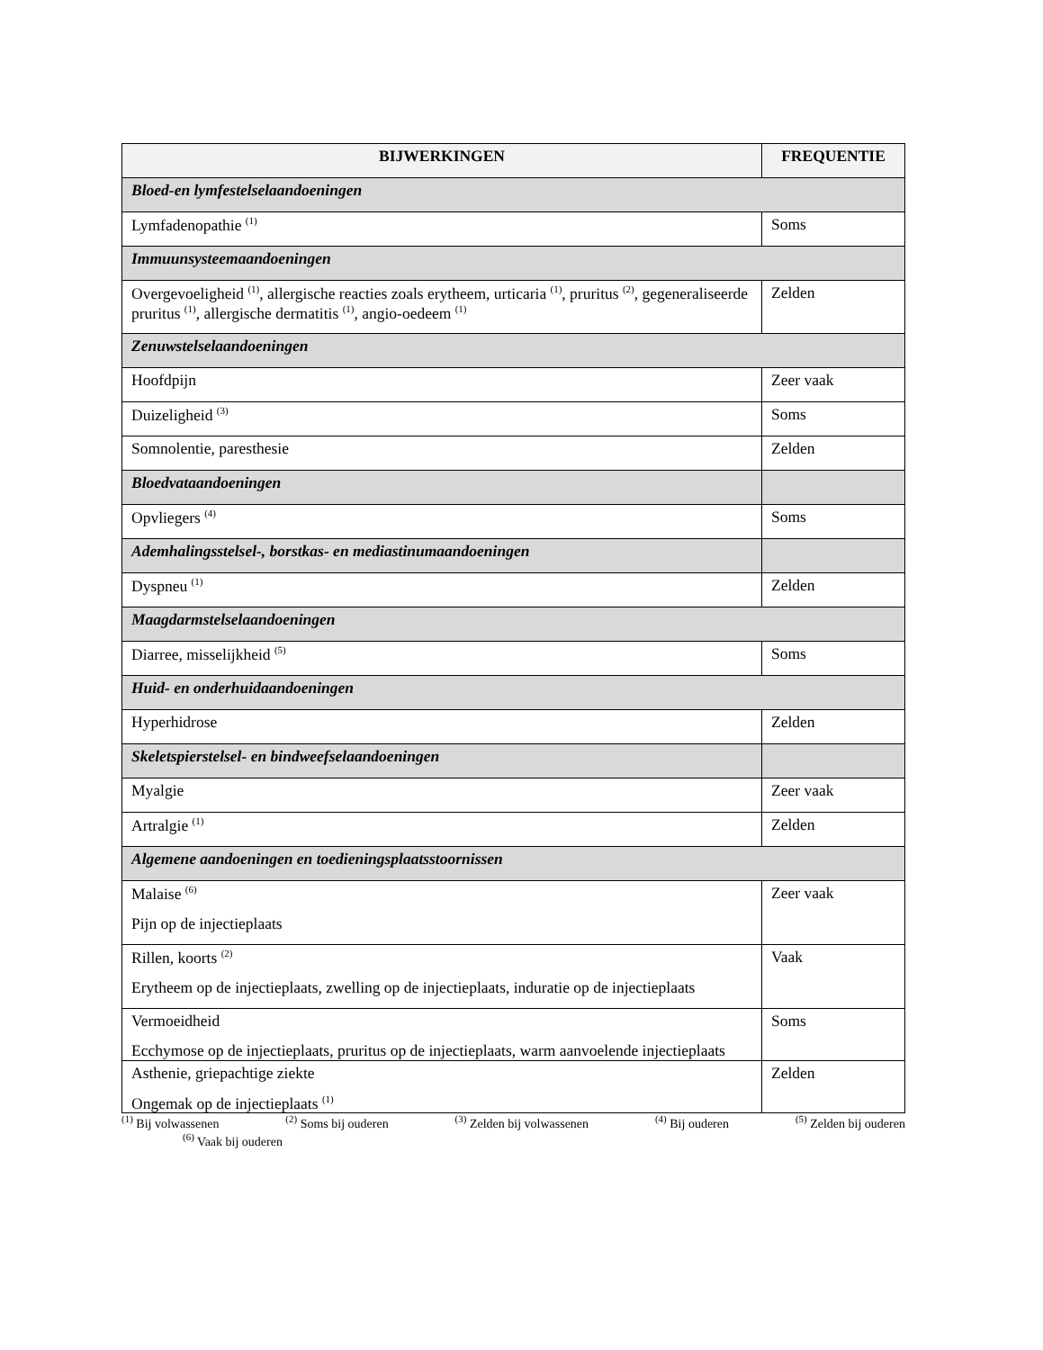| BIJWERKINGEN | FREQUENTIE |
| --- | --- |
| Bloed-en lymfestelselaandoeningen | |
| Lymfadenopathie <sup>(1)</sup> | Soms |
| Immuunsysteemaandoeningen | |
| Overgevoeligheid <sup>(1)</sup>, allergische reacties zoals erytheem, urticaria <sup>(1)</sup>, pruritus <sup>(2)</sup>, gegeneraliseerde pruritus <sup>(1)</sup>, allergische dermatitis <sup>(1)</sup>, angio-oedeem <sup>(1)</sup> | Zelden |
| Zenuwstelselaandoeningen | |
| Hoofdpijn | Zeer vaak |
| Duizeligheid <sup>(3)</sup> | Soms |
| Somnolentie, paresthesie | Zelden |
| Bloedvataandoeningen | |
| Opvliegers <sup>(4)</sup> | Soms |
| Ademhalingsstelsel-, borstkas- en mediastinumaandoeningen | |
| Dyspneu <sup>(1)</sup> | Zelden |
| Maagdarmstelselaandoeningen | |
| Diarree, misselijkheid <sup>(5)</sup> | Soms |
| Huid- en onderhuidaandoeningen | |
| Hyperhidrose | Zelden |
| Skeletspierstelsel- en bindweefselaandoeningen | |
| Myalgie | Zeer vaak |
| Artralgie <sup>(1)</sup> | Zelden |
| Algemene aandoeningen en toedieningsplaatsstoornissen | |
| Malaise <sup>(6)</sup> Pijn op de injectieplaats | Zeer vaak |
| Rillen, koorts <sup>(2)</sup> Erytheem op de injectieplaats, zwelling op de injectieplaats, induratie op de injectieplaats | Vaak |
| Vermoeidheid Ecchymose op de injectieplaats, pruritus op de injectieplaats, warm aanvoelende injectieplaats | Soms |
| Asthenie, griepachtige ziekte Ongemak op de injectieplaats <sup>(1)</sup> | Zelden |
<sup>(1)</sup> Bij volwassenen <sup>(2)</sup> Soms bij ouderen <sup>(3)</sup> Zelden bij volwassenen <sup>(4)</sup> Bij ouderen <sup>(5)</sup> Zelden bij ouderen
<sup>(6)</sup> Vaak bij ouderen